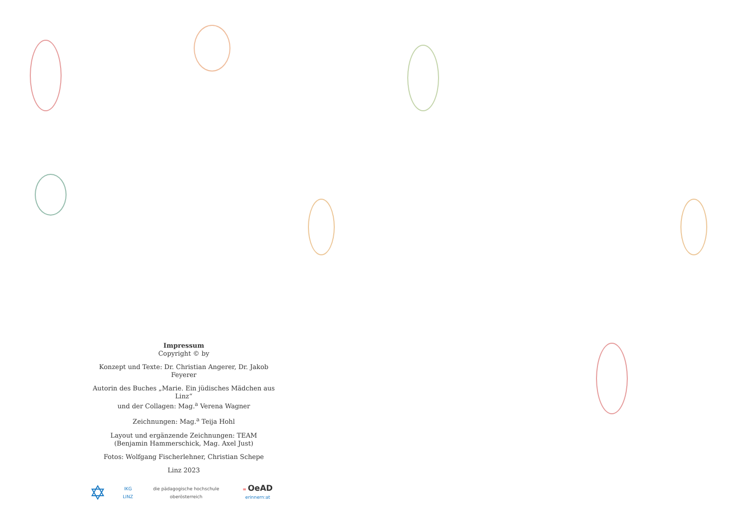Impressum
Copyright © by
Konzept und Texte: Dr. Christian Angerer, Dr. Jakob Feyerer
Autorin des Buches „Marie. Ein jüdisches Mädchen aus Linz“
und der Collagen: Mag.<sup>a</sup> Verena Wagner
Zeichnungen: Mag.<sup>a</sup> Teija Hohl
Layout und ergänzende Zeichnungen: TEAM
(Benjamin Hammerschick, Mag. Axel Just)
Fotos: Wolfgang Fischerlehner, Christian Schepe
Linz 2023
✡ IKG LINZ die pädagogische hochschule oberösterreich = OeAD erinnern:at